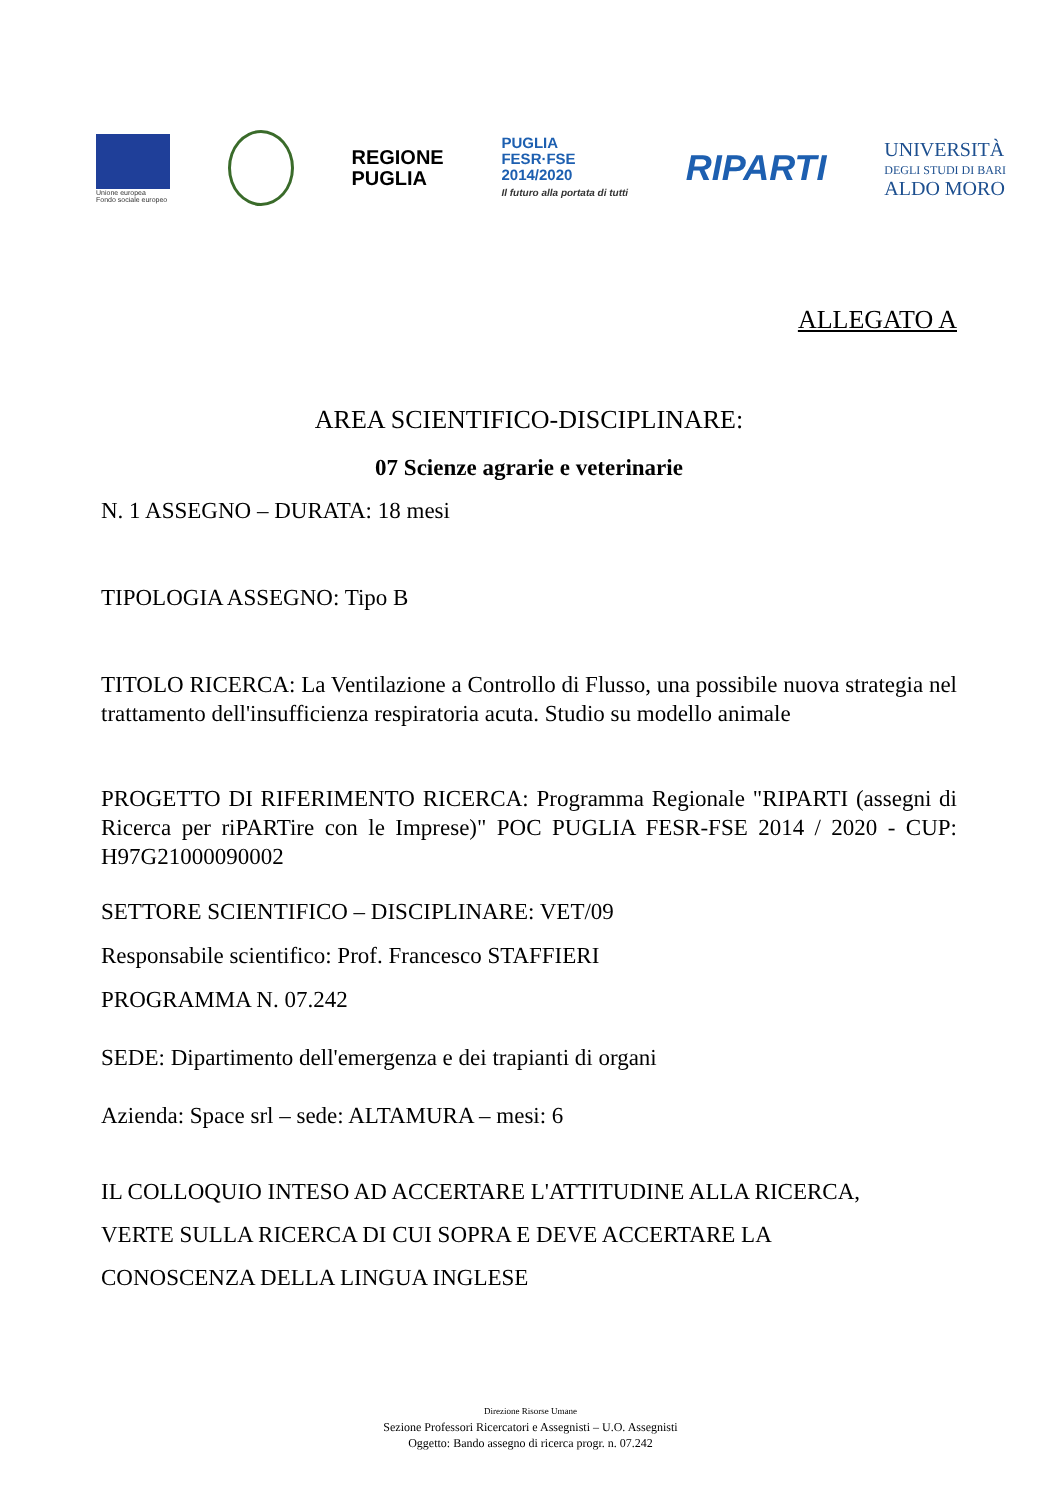Unione europea
Fondo sociale europeo
REGIONE
PUGLIA
PUGLIA
FESR·FSE
2014/2020
Il futuro alla portata di tutti
RIPARTI
UNIVERSITÀ
DEGLI STUDI DI BARI
ALDO MORO
ALLEGATO A
AREA SCIENTIFICO-DISCIPLINARE:
07 Scienze agrarie e veterinarie
N. 1 ASSEGNO – DURATA: 18 mesi
TIPOLOGIA ASSEGNO: Tipo B
TITOLO RICERCA: La Ventilazione a Controllo di Flusso, una possibile nuova strategia nel trattamento dell'insufficienza respiratoria acuta. Studio su modello animale
PROGETTO DI RIFERIMENTO RICERCA: Programma Regionale "RIPARTI (assegni di Ricerca per riPARTire con le Imprese)" POC PUGLIA FESR-FSE 2014 / 2020 - CUP: H97G21000090002
SETTORE SCIENTIFICO – DISCIPLINARE: VET/09
Responsabile scientifico: Prof. Francesco STAFFIERI
PROGRAMMA N. 07.242
SEDE: Dipartimento dell'emergenza e dei trapianti di organi
Azienda: Space srl – sede: ALTAMURA – mesi: 6
IL COLLOQUIO INTESO AD ACCERTARE L'ATTITUDINE ALLA RICERCA,
VERTE SULLA RICERCA DI CUI SOPRA E DEVE ACCERTARE LA
CONOSCENZA DELLA LINGUA INGLESE
Direzione Risorse Umane
Sezione Professori Ricercatori e Assegnisti – U.O. Assegnisti
Oggetto: Bando assegno di ricerca progr. n. 07.242